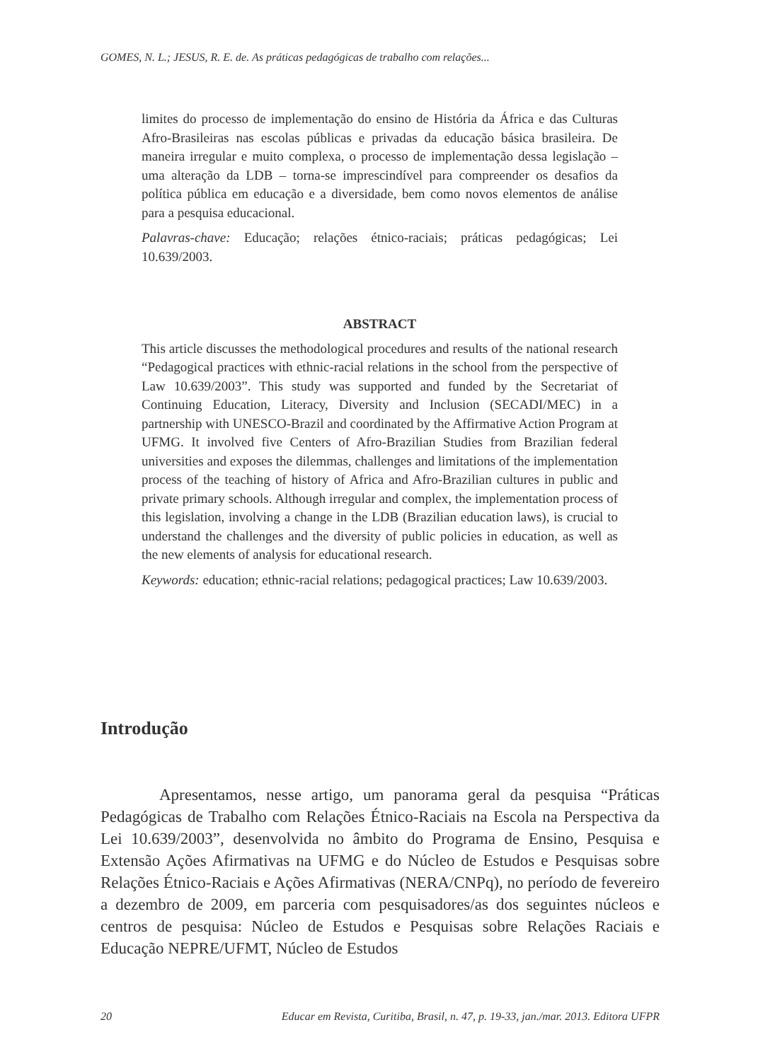GOMES, N. L.; JESUS, R. E. de. As práticas pedagógicas de trabalho com relações...
limites do processo de implementação do ensino de História da África e das Culturas Afro-Brasileiras nas escolas públicas e privadas da educação básica brasileira. De maneira irregular e muito complexa, o processo de implementação dessa legislação – uma alteração da LDB – torna-se imprescindível para compreender os desafios da política pública em educação e a diversidade, bem como novos elementos de análise para a pesquisa educacional.
Palavras-chave: Educação; relações étnico-raciais; práticas pedagógicas; Lei 10.639/2003.
ABSTRACT
This article discusses the methodological procedures and results of the national research “Pedagogical practices with ethnic-racial relations in the school from the perspective of Law 10.639/2003”. This study was supported and funded by the Secretariat of Continuing Education, Literacy, Diversity and Inclusion (SECADI/MEC) in a partnership with UNESCO-Brazil and coordinated by the Affirmative Action Program at UFMG. It involved five Centers of Afro-Brazilian Studies from Brazilian federal universities and exposes the dilemmas, challenges and limitations of the implementation process of the teaching of history of Africa and Afro-Brazilian cultures in public and private primary schools. Although irregular and complex, the implementation process of this legislation, involving a change in the LDB (Brazilian education laws), is crucial to understand the challenges and the diversity of public policies in education, as well as the new elements of analysis for educational research.
Keywords: education; ethnic-racial relations; pedagogical practices; Law 10.639/2003.
Introdução
Apresentamos, nesse artigo, um panorama geral da pesquisa “Práticas Pedagógicas de Trabalho com Relações Étnico-Raciais na Escola na Perspectiva da Lei 10.639/2003”, desenvolvida no âmbito do Programa de Ensino, Pesquisa e Extensão Ações Afirmativas na UFMG e do Núcleo de Estudos e Pesquisas sobre Relações Étnico-Raciais e Ações Afirmativas (NERA/CNPq), no período de fevereiro a dezembro de 2009, em parceria com pesquisadores/as dos seguintes núcleos e centros de pesquisa: Núcleo de Estudos e Pesquisas sobre Relações Raciais e Educação NEPRE/UFMT, Núcleo de Estudos
20 Educar em Revista, Curitiba, Brasil, n. 47, p. 19-33, jan./mar. 2013. Editora UFPR